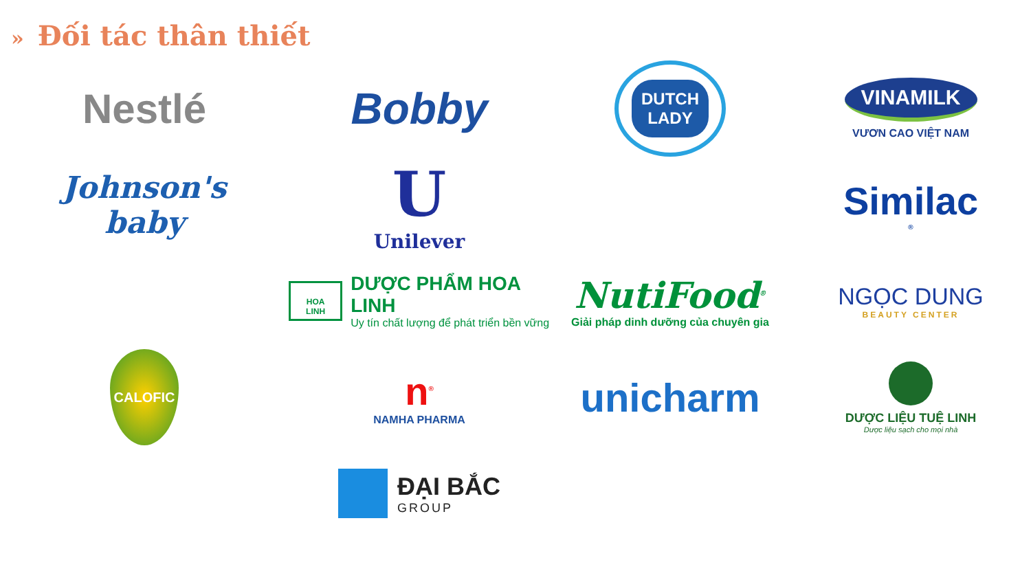» Đối tác thân thiết
Nestlé
Bobby
DUTCH
LADY
VINAMILK
VƯƠN CAO VIỆT NAM
Johnson's
baby
U
Unilever
Similac<sup>®</sup>
HOA LINH
DƯỢC PHẨM HOA LINH
Uy tín chất lượng để phát triển bền vững
NutiFood<sup>®</sup>
Giải pháp dinh dưỡng của chuyên gia
NGỌC DUNG
BEAUTY CENTER
CALOFIC
n<sup>®</sup>
NAMHA PHARMA
unicharm
DƯỢC LIỆU TUỆ LINH
Dược liệu sạch cho mọi nhà
ĐẠI BẮC
GROUP